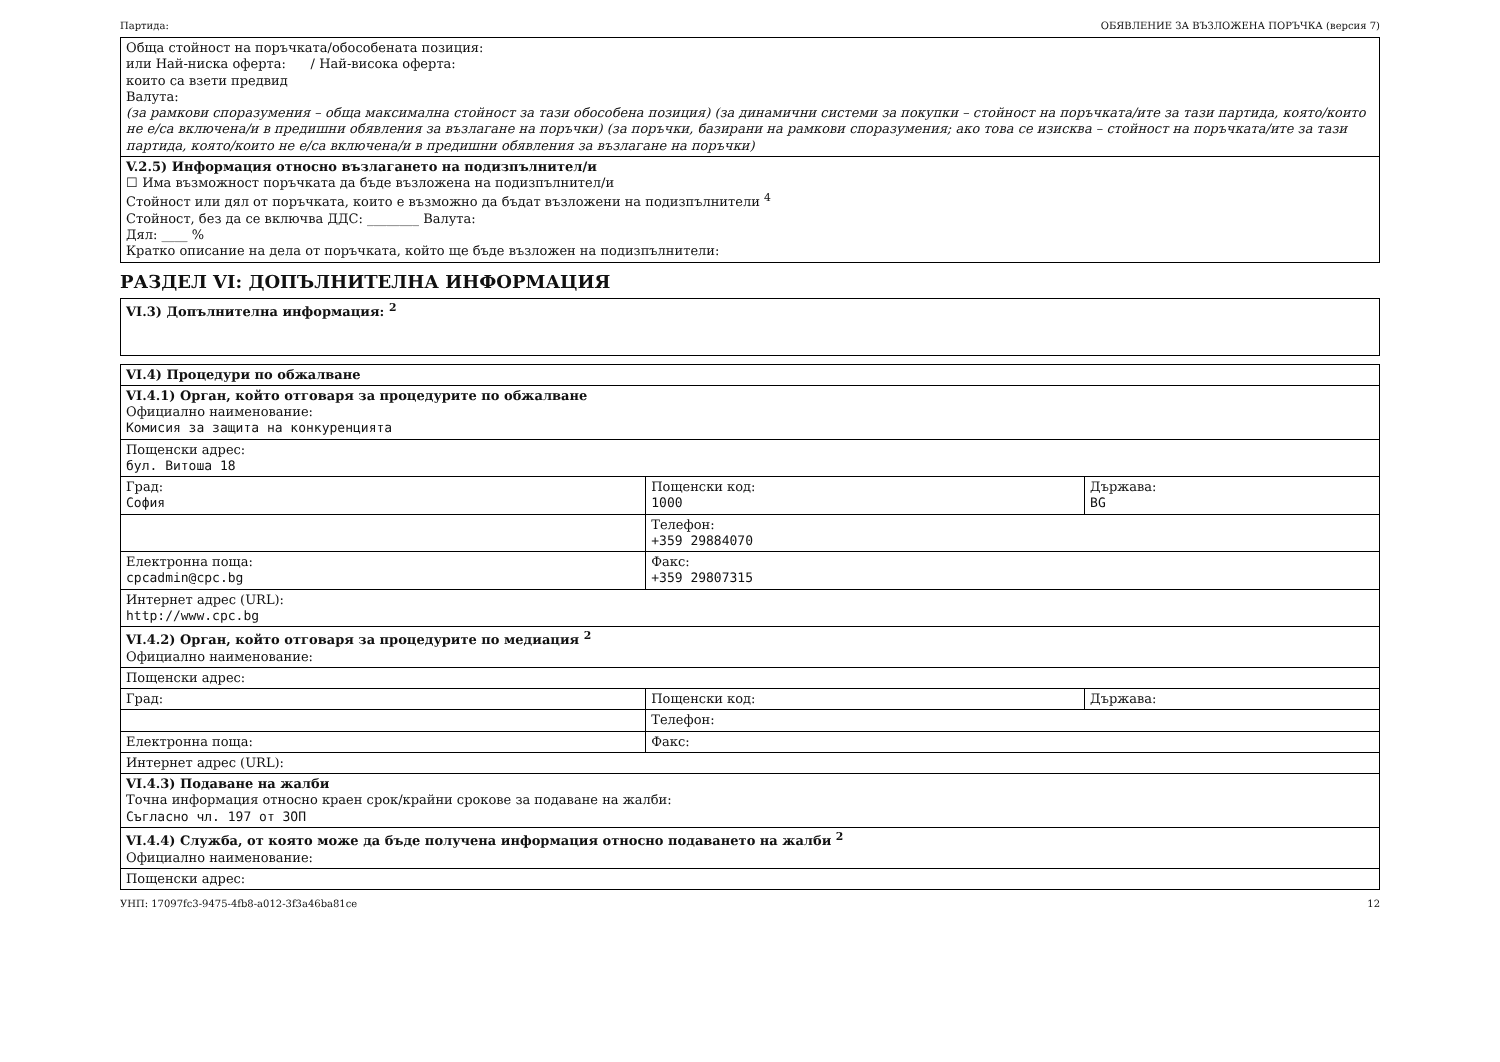Партида: ОБЯВЛЕНИЕ ЗА ВЪЗЛОЖЕНА ПОРЪЧКА (версия 7)
| Обща стойност на поръчката/обособената позиция: или Най-ниска оферта: / Най-висока оферта: които са взети предвид Валута: (за рамкови споразумения – обща максимална стойност за тази обособена позиция) (за динамични системи за покупки – стойност на поръчката/ите за тази партида, която/които не е/са включена/и в предишни обявления за възлагане на поръчки) (за поръчки, базирани на рамкови споразумения; ако това се изисква – стойност на поръчката/ите за тази партида, която/които не е/са включена/и в предишни обявления за възлагане на поръчки) |
| V.2.5) Информация относно възлагането на подизпълнител/и ☐ Има възможност поръчката да бъде възложена на подизпълнител/и Стойност или дял от поръчката, които е възможно да бъдат възложени на подизпълнители <sup>4</sup> Стойност, без да се включва ДДС: ________ Валута: Дял: ____ % Кратко описание на дела от поръчката, който ще бъде възложен на подизпълнители: |
РАЗДЕЛ VI: ДОПЪЛНИТЕЛНА ИНФОРМАЦИЯ
| VI.3) Допълнителна информация: <sup>2</sup> |
| VI.4) Процедури по обжалване | | |
| VI.4.1) Орган, който отговаря за процедурите по обжалване Официално наименование: Комисия за защита на конкуренцията | | |
| Пощенски адрес: бул. Витоша 18 | | |
| Град: София | Пощенски код: 1000 | Държава: BG |
| | Телефон: +359 29884070 | |
| Електронна поща: cpcadmin@cpc.bg | Факс: +359 29807315 | |
| Интернет адрес (URL): http://www.cpc.bg | | |
| VI.4.2) Орган, който отговаря за процедурите по медиация <sup>2</sup> Официално наименование: | | |
| Пощенски адрес: | | |
| Град: | Пощенски код: | Държава: |
| | Телефон: | |
| Електронна поща: | Факс: | |
| Интернет адрес (URL): | | |
| VI.4.3) Подаване на жалби Точна информация относно краен срок/крайни срокове за подаване на жалби: Съгласно чл. 197 от ЗОП | | |
| VI.4.4) Служба, от която може да бъде получена информация относно подаването на жалби <sup>2</sup> Официално наименование: | | |
| Пощенски адрес: | | |
УНП: 17097fc3-9475-4fb8-a012-3f3a46ba81ce 12